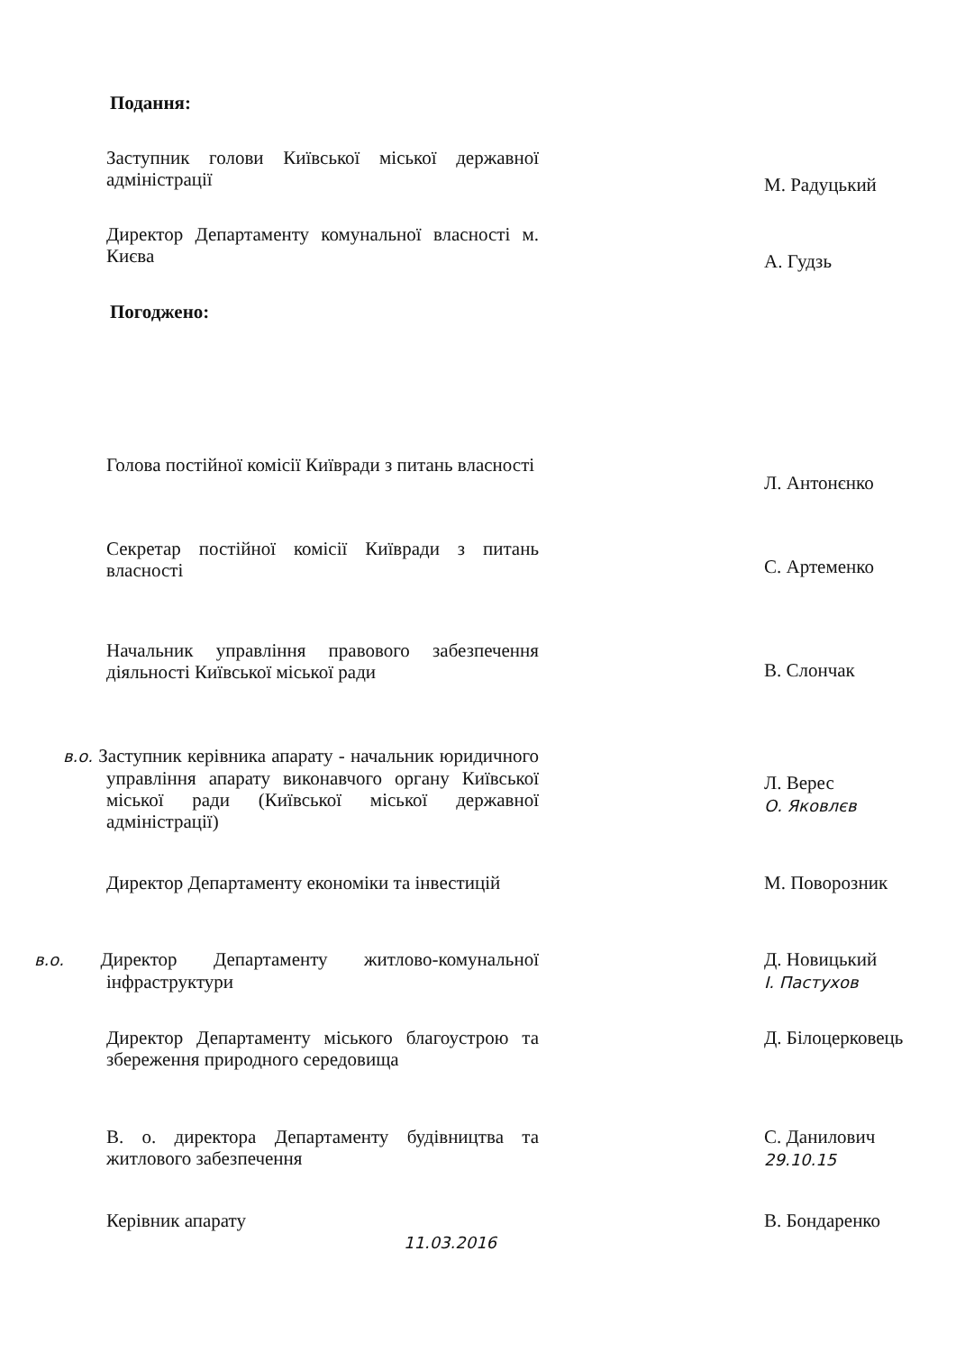Подання:
Заступник голови Київської міської державної адміністрації
М. Радуцький
Директор Департаменту комунальної власності м. Києва
А. Гудзь
Погоджено:
Голова постійної комісії Київради з питань власності
Л. Антонєнко
Секретар постійної комісії Київради з питань власності
С. Артеменко
Начальник управління правового забезпечення діяльності Київської міської ради
В. Слончак
в.о. Заступник керівника апарату - начальник юридичного управління апарату виконавчого органу Київської міської ради (Київської міської державної адміністрації)
Л. Верес
О. Яковлєв
Директор Департаменту економіки та інвестицій
М. Поворозник
в.о. Директор Департаменту житлово-комунальної інфраструктури
Д. Новицький
І. Пастухов
Директор Департаменту міського благоустрою та збереження природного середовища
Д. Білоцерковець
В. о. директора Департаменту будівництва та житлового забезпечення
С. Данилович
29.10.15
Керівник апарату
11.03.2016
В. Бондаренко